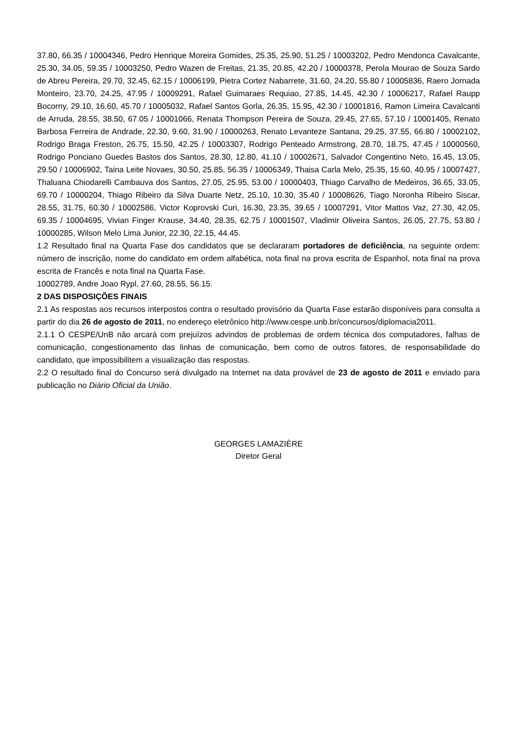37.80, 66.35 / 10004346, Pedro Henrique Moreira Gomides, 25.35, 25.90, 51.25 / 10003202, Pedro Mendonca Cavalcante, 25.30, 34.05, 59.35 / 10003250, Pedro Wazen de Freitas, 21.35, 20.85, 42.20 / 10000378, Perola Mourao de Souza Sardo de Abreu Pereira, 29.70, 32.45, 62.15 / 10006199, Pietra Cortez Nabarrete, 31.60, 24.20, 55.80 / 10005836, Raero Jornada Monteiro, 23.70, 24.25, 47.95 / 10009291, Rafael Guimaraes Requiao, 27.85, 14.45, 42.30 / 10006217, Rafael Raupp Bocorny, 29.10, 16.60, 45.70 / 10005032, Rafael Santos Gorla, 26.35, 15.95, 42.30 / 10001816, Ramon Limeira Cavalcanti de Arruda, 28.55, 38.50, 67.05 / 10001066, Renata Thompson Pereira de Souza, 29.45, 27.65, 57.10 / 10001405, Renato Barbosa Ferreira de Andrade, 22.30, 9.60, 31.90 / 10000263, Renato Levanteze Santana, 29.25, 37.55, 66.80 / 10002102, Rodrigo Braga Freston, 26.75, 15.50, 42.25 / 10003307, Rodrigo Penteado Armstrong, 28.70, 18.75, 47.45 / 10000560, Rodrigo Ponciano Guedes Bastos dos Santos, 28.30, 12.80, 41.10 / 10002671, Salvador Congentino Neto, 16.45, 13.05, 29.50 / 10006902, Taina Leite Novaes, 30.50, 25.85, 56.35 / 10006349, Thaisa Carla Melo, 25.35, 15.60, 40.95 / 10007427, Thaluana Chiodarelli Cambauva dos Santos, 27.05, 25.95, 53.00 / 10000403, Thiago Carvalho de Medeiros, 36.65, 33.05, 69.70 / 10000204, Thiago Ribeiro da Silva Duarte Netz, 25.10, 10.30, 35.40 / 10008626, Tiago Noronha Ribeiro Siscar, 28.55, 31.75, 60.30 / 10002586, Victor Koprovski Curi, 16.30, 23.35, 39.65 / 10007291, Vitor Mattos Vaz, 27.30, 42.05, 69.35 / 10004695, Vivian Finger Krause, 34.40, 28.35, 62.75 / 10001507, Vladimir Oliveira Santos, 26.05, 27.75, 53.80 / 10000285, Wilson Melo Lima Junior, 22.30, 22.15, 44.45.
1.2 Resultado final na Quarta Fase dos candidatos que se declararam portadores de deficiência, na seguinte ordem: número de inscrição, nome do candidato em ordem alfabética, nota final na prova escrita de Espanhol, nota final na prova escrita de Francês e nota final na Quarta Fase.
10002789, Andre Joao Rypl, 27.60, 28.55, 56.15.
2 DAS DISPOSIÇÕES FINAIS
2.1 As respostas aos recursos interpostos contra o resultado provisório da Quarta Fase estarão disponíveis para consulta a partir do dia 26 de agosto de 2011, no endereço eletrônico http://www.cespe.unb.br/concursos/diplomacia2011.
2.1.1 O CESPE/UnB não arcará com prejuízos advindos de problemas de ordem técnica dos computadores, falhas de comunicação, congestionamento das linhas de comunicação, bem como de outros fatores, de responsabilidade do candidato, que impossibilitem a visualização das respostas.
2.2 O resultado final do Concurso será divulgado na Internet na data provável de 23 de agosto de 2011 e enviado para publicação no Diário Oficial da União.
GEORGES LAMAZIÈRE
Diretor Geral